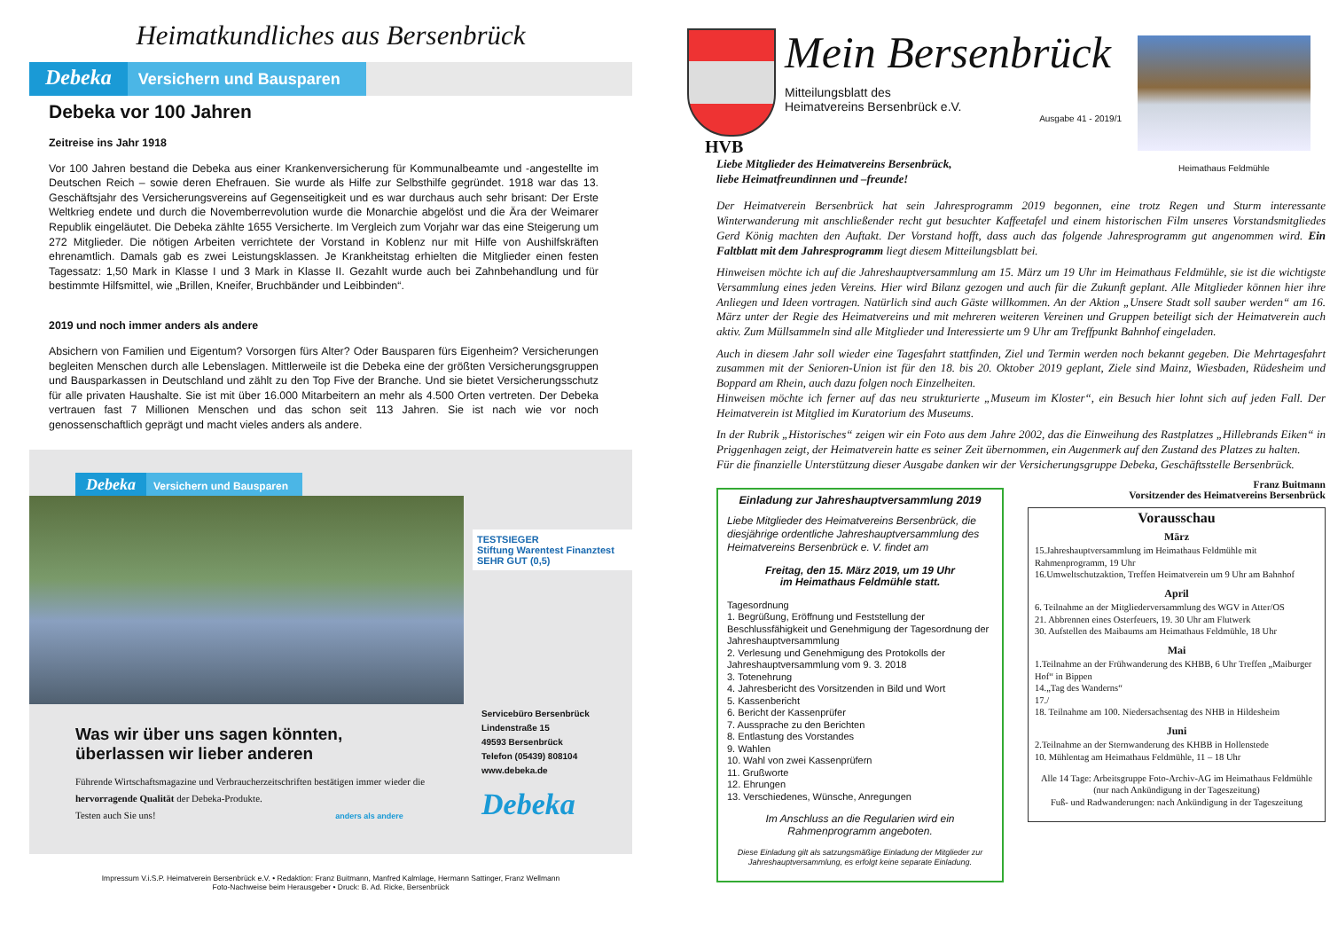Heimatkundliches aus Bersenbrück
Debeka Versichern und Bausparen
Debeka vor 100 Jahren
Zeitreise ins Jahr 1918
Vor 100 Jahren bestand die Debeka aus einer Krankenversicherung für Kommunalbeamte und -angestellte im Deutschen Reich – sowie deren Ehefrauen. Sie wurde als Hilfe zur Selbsthilfe gegründet. 1918 war das 13. Geschäftsjahr des Versicherungsvereins auf Gegenseitigkeit und es war durchaus auch sehr brisant: Der Erste Weltkrieg endete und durch die Novemberrevolution wurde die Monarchie abgelöst und die Ära der Weimarer Republik eingeläutet. Die Debeka zählte 1655 Versicherte. Im Vergleich zum Vorjahr war das eine Steigerung um 272 Mitglieder. Die nötigen Arbeiten verrichtete der Vorstand in Koblenz nur mit Hilfe von Aushilfskräften ehrenamtlich. Damals gab es zwei Leistungsklassen. Je Krankheitstag erhielten die Mitglieder einen festen Tagessatz: 1,50 Mark in Klasse I und 3 Mark in Klasse II. Gezahlt wurde auch bei Zahnbehandlung und für bestimmte Hilfsmittel, wie „Brillen, Kneifer, Bruchbänder und Leibbinden“.
2019 und noch immer anders als andere
Absichern von Familien und Eigentum? Vorsorgen fürs Alter? Oder Bausparen fürs Eigenheim? Versicherungen begleiten Menschen durch alle Lebenslagen. Mittlerweile ist die Debeka eine der größten Versicherungsgruppen und Bausparkassen in Deutschland und zählt zu den Top Five der Branche. Und sie bietet Versicherungsschutz für alle privaten Haushalte. Sie ist mit über 16.000 Mitarbeitern an mehr als 4.500 Orten vertreten. Der Debeka vertrauen fast 7 Millionen Menschen und das schon seit 113 Jahren. Sie ist nach wie vor noch genossenschaftlich geprägt und macht vieles anders als andere.
Debeka Versichern und Bausparen
TESTSIEGER
Stiftung Warentest Finanztest SEHR GUT (0,5)
Was wir über uns sagen könnten,
überlassen wir lieber anderen
Führende Wirtschaftsmagazine und Verbraucherzeitschriften bestätigen immer wieder die hervorragende Qualität der Debeka-Produkte.
Testen auch Sie uns! anders als andere
Servicebüro Bersenbrück
Lindenstraße 15
49593 Bersenbrück
Telefon (05439) 808104
www.debeka.de
Debeka
Impressum V.i.S.P. Heimatverein Bersenbrück e.V. • Redaktion: Franz Buitmann, Manfred Kalmlage, Hermann Sattinger, Franz Wellmann
Foto-Nachweise beim Herausgeber • Druck: B. Ad. Ricke, Bersenbrück
HVB
Mein Bersenbrück
Mitteilungsblatt des
Heimatvereins Bersenbrück e.V.
Ausgabe 41 - 2019/1
Heimathaus Feldmühle
Liebe Mitglieder des Heimatvereins Bersenbrück,
liebe Heimatfreundinnen und –freunde!
Der Heimatverein Bersenbrück hat sein Jahresprogramm 2019 begonnen, eine trotz Regen und Sturm interessante Winterwanderung mit anschließender recht gut besuchter Kaffeetafel und einem historischen Film unseres Vorstandsmitgliedes Gerd König machten den Auftakt. Der Vorstand hofft, dass auch das folgende Jahresprogramm gut angenommen wird. Ein Faltblatt mit dem Jahresprogramm liegt diesem Mitteilungsblatt bei.
Hinweisen möchte ich auf die Jahreshauptversammlung am 15. März um 19 Uhr im Heimathaus Feldmühle, sie ist die wichtigste Versammlung eines jeden Vereins. Hier wird Bilanz gezogen und auch für die Zukunft geplant. Alle Mitglieder können hier ihre Anliegen und Ideen vortragen. Natürlich sind auch Gäste willkommen. An der Aktion „Unsere Stadt soll sauber werden“ am 16. März unter der Regie des Heimatvereins und mit mehreren weiteren Vereinen und Gruppen beteiligt sich der Heimatverein auch aktiv. Zum Müllsammeln sind alle Mitglieder und Interessierte um 9 Uhr am Treffpunkt Bahnhof eingeladen.
Auch in diesem Jahr soll wieder eine Tagesfahrt stattfinden, Ziel und Termin werden noch bekannt gegeben. Die Mehrtagesfahrt zusammen mit der Senioren-Union ist für den 18. bis 20. Oktober 2019 geplant, Ziele sind Mainz, Wiesbaden, Rüdesheim und Boppard am Rhein, auch dazu folgen noch Einzelheiten.
Hinweisen möchte ich ferner auf das neu strukturierte „Museum im Kloster“, ein Besuch hier lohnt sich auf jeden Fall. Der Heimatverein ist Mitglied im Kuratorium des Museums.
In der Rubrik „Historisches“ zeigen wir ein Foto aus dem Jahre 2002, das die Einweihung des Rastplatzes „Hillebrands Eiken“ in Priggenhagen zeigt, der Heimatverein hatte es seiner Zeit übernommen, ein Augenmerk auf den Zustand des Platzes zu halten.
Für die finanzielle Unterstützung dieser Ausgabe danken wir der Versicherungsgruppe Debeka, Geschäftsstelle Bersenbrück.
Einladung zur Jahreshauptversammlung 2019
Liebe Mitglieder des Heimatvereins Bersenbrück, die diesjährige ordentliche Jahreshauptversammlung des Heimatvereins Bersenbrück e. V. findet am
Freitag, den 15. März 2019, um 19 Uhr
im Heimathaus Feldmühle statt.
Tagesordnung
1. Begrüßung, Eröffnung und Feststellung der Beschlussfähigkeit und Genehmigung der Tagesordnung der Jahreshauptversammlung
2. Verlesung und Genehmigung des Protokolls der Jahreshauptversammlung vom 9. 3. 2018
3. Totenehrung
4. Jahresbericht des Vorsitzenden in Bild und Wort
5. Kassenbericht
6. Bericht der Kassenprüfer
7. Aussprache zu den Berichten
8. Entlastung des Vorstandes
9. Wahlen
10. Wahl von zwei Kassenprüfern
11. Grußworte
12. Ehrungen
13. Verschiedenes, Wünsche, Anregungen
Im Anschluss an die Regularien wird ein Rahmenprogramm angeboten.
Diese Einladung gilt als satzungsmäßige Einladung der Mitglieder zur Jahreshauptversammlung, es erfolgt keine separate Einladung.
Franz Buitmann
Vorsitzender des Heimatvereins Bersenbrück
Vorausschau
März
15.Jahreshauptversammlung im Heimathaus Feldmühle mit Rahmenprogramm, 19 Uhr
16.Umweltschutzaktion, Treffen Heimatverein um 9 Uhr am Bahnhof
April
6. Teilnahme an der Mitgliederversammlung des WGV in Atter/OS
21. Abbrennen eines Osterfeuers, 19. 30 Uhr am Flutwerk
30. Aufstellen des Maibaums am Heimathaus Feldmühle, 18 Uhr
Mai
1.Teilnahme an der Frühwanderung des KHBB, 6 Uhr Treffen „Maiburger Hof“ in Bippen
14.„Tag des Wanderns“
17./
18. Teilnahme am 100. Niedersachsentag des NHB in Hildesheim
Juni
2.Teilnahme an der Sternwanderung des KHBB in Hollenstede
10. Mühlentag am Heimathaus Feldmühle, 11 – 18 Uhr
Alle 14 Tage: Arbeitsgruppe Foto-Archiv-AG im Heimathaus Feldmühle (nur nach Ankündigung in der Tageszeitung)
Fuß- und Radwanderungen: nach Ankündigung in der Tageszeitung